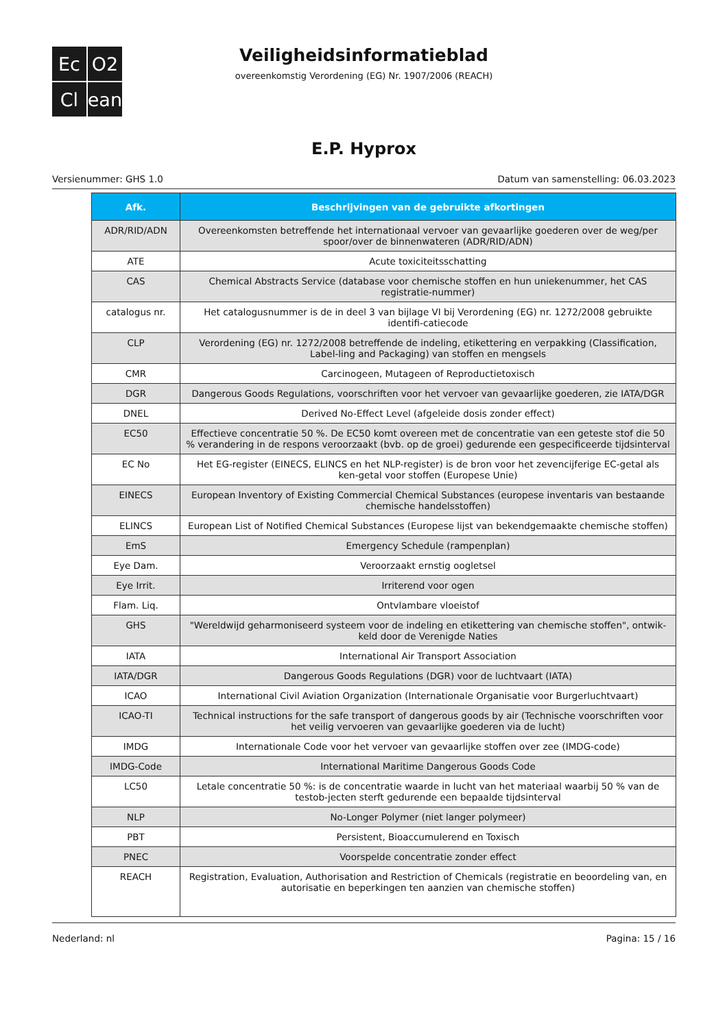Ec
O2
Cl
ean
Veiligheidsinformatieblad
overeenkomstig Verordening (EG) Nr. 1907/2006 (REACH)
E.P. Hyprox
Versienummer: GHS 1.0 Datum van samenstelling: 06.03.2023
| Afk. | Beschrijvingen van de gebruikte afkortingen |
| --- | --- |
| ADR/RID/ADN | Overeenkomsten betreffende het internationaal vervoer van gevaarlijke goederen over de weg/per spoor/over de binnenwateren (ADR/RID/ADN) |
| ATE | Acute toxiciteitsschatting |
| CAS | Chemical Abstracts Service (database voor chemische stoffen en hun uniekenummer, het CAS registratie-nummer) |
| catalogus nr. | Het catalogusnummer is de in deel 3 van bijlage VI bij Verordening (EG) nr. 1272/2008 gebruikte identifi-catiecode |
| CLP | Verordening (EG) nr. 1272/2008 betreffende de indeling, etikettering en verpakking (Classification, Label-ling and Packaging) van stoffen en mengsels |
| CMR | Carcinogeen, Mutageen of Reproductietoxisch |
| DGR | Dangerous Goods Regulations, voorschriften voor het vervoer van gevaarlijke goederen, zie IATA/DGR |
| DNEL | Derived No-Effect Level (afgeleide dosis zonder effect) |
| EC50 | Effectieve concentratie 50 %. De EC50 komt overeen met de concentratie van een geteste stof die 50 % verandering in de respons veroorzaakt (bvb. op de groei) gedurende een gespecificeerde tijdsinterval |
| EC No | Het EG-register (EINECS, ELINCS en het NLP-register) is de bron voor het zevencijferige EC-getal als ken-getal voor stoffen (Europese Unie) |
| EINECS | European Inventory of Existing Commercial Chemical Substances (europese inventaris van bestaande chemische handelsstoffen) |
| ELINCS | European List of Notified Chemical Substances (Europese lijst van bekendgemaakte chemische stoffen) |
| EmS | Emergency Schedule (rampenplan) |
| Eye Dam. | Veroorzaakt ernstig oogletsel |
| Eye Irrit. | Irriterend voor ogen |
| Flam. Liq. | Ontvlambare vloeistof |
| GHS | "Wereldwijd geharmoniseerd systeem voor de indeling en etikettering van chemische stoffen", ontwik-keld door de Verenigde Naties |
| IATA | International Air Transport Association |
| IATA/DGR | Dangerous Goods Regulations (DGR) voor de luchtvaart (IATA) |
| ICAO | International Civil Aviation Organization (Internationale Organisatie voor Burgerluchtvaart) |
| ICAO-TI | Technical instructions for the safe transport of dangerous goods by air (Technische voorschriften voor het veilig vervoeren van gevaarlijke goederen via de lucht) |
| IMDG | Internationale Code voor het vervoer van gevaarlijke stoffen over zee (IMDG-code) |
| IMDG-Code | International Maritime Dangerous Goods Code |
| LC50 | Letale concentratie 50 %: is de concentratie waarde in lucht van het materiaal waarbij 50 % van de testob-jecten sterft gedurende een bepaalde tijdsinterval |
| NLP | No-Longer Polymer (niet langer polymeer) |
| PBT | Persistent, Bioaccumulerend en Toxisch |
| PNEC | Voorspelde concentratie zonder effect |
| REACH | Registration, Evaluation, Authorisation and Restriction of Chemicals (registratie en beoordeling van, en autorisatie en beperkingen ten aanzien van chemische stoffen) |
Nederland: nl Pagina: 15 / 16